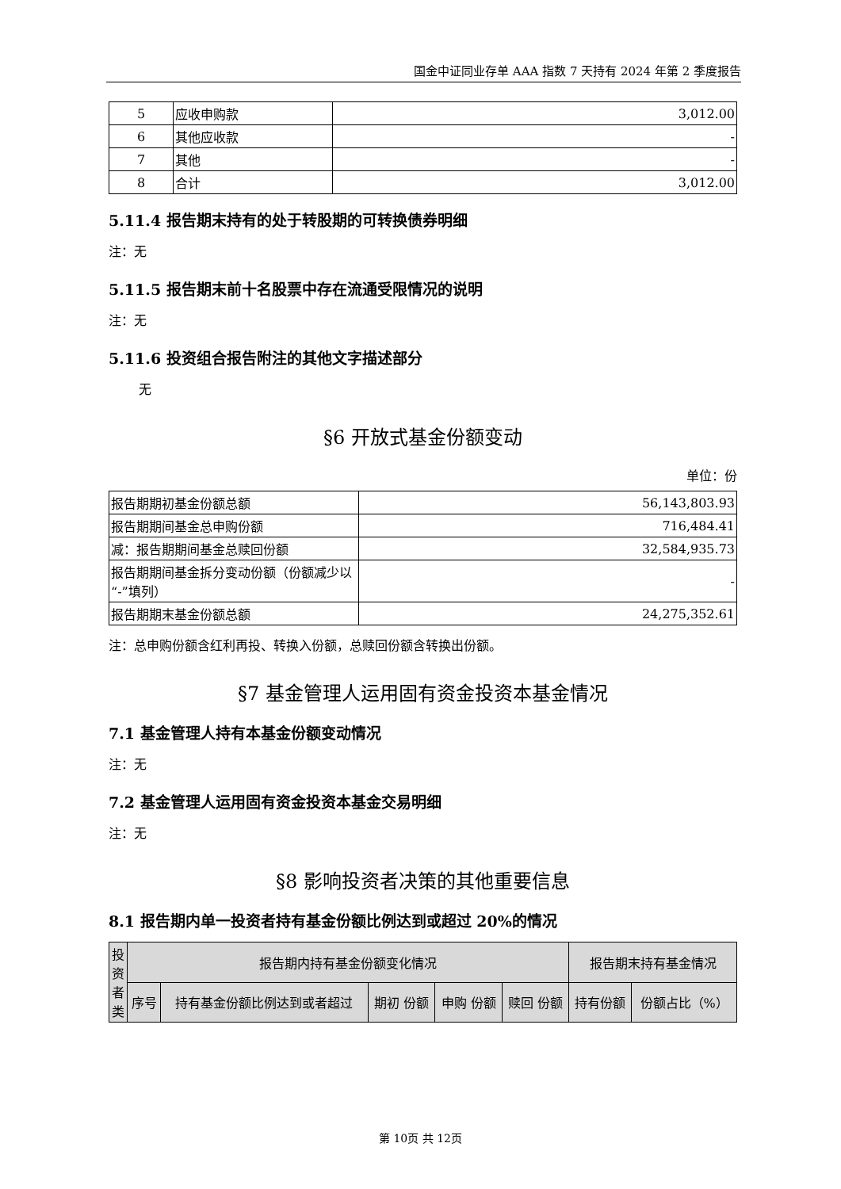国金中证同业存单 AAA 指数 7 天持有 2024 年第 2 季度报告
| 5 | 应收申购款 | 3,012.00 |
| 6 | 其他应收款 | - |
| 7 | 其他 | - |
| 8 | 合计 | 3,012.00 |
5.11.4 报告期末持有的处于转股期的可转换债券明细
注：无
5.11.5 报告期末前十名股票中存在流通受限情况的说明
注：无
5.11.6 投资组合报告附注的其他文字描述部分
无
§6 开放式基金份额变动
单位：份
| 报告期期初基金份额总额 | 56,143,803.93 |
| 报告期期间基金总申购份额 | 716,484.41 |
| 减：报告期期间基金总赎回份额 | 32,584,935.73 |
| 报告期期间基金拆分变动份额（份额减少以“-”填列） | - |
| 报告期期末基金份额总额 | 24,275,352.61 |
注：总申购份额含红利再投、转换入份额，总赎回份额含转换出份额。
§7 基金管理人运用固有资金投资本基金情况
7.1 基金管理人持有本基金份额变动情况
注：无
7.2 基金管理人运用固有资金投资本基金交易明细
注：无
§8 影响投资者决策的其他重要信息
8.1 报告期内单一投资者持有基金份额比例达到或超过 20%的情况
| 投资者类 | 报告期内持有基金份额变化情况 | | | | | 报告期末持有基金情况 | |
| --- | --- | --- | --- | --- | --- | --- | --- |
| | 序号 | 持有基金份额比例达到或者超过 | 期初 份额 | 申购 份额 | 赎回 份额 | 持有份额 | 份额占比（%） |
第 10页 共 12页